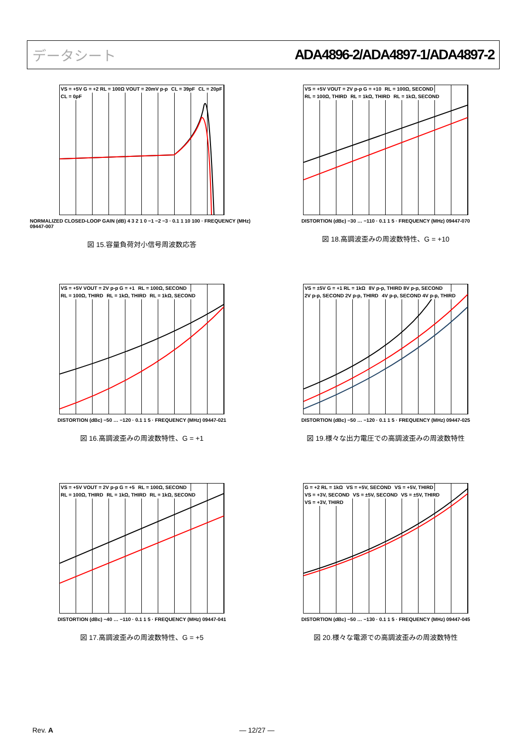データシート ADA4896-2/ADA4897-1/ADA4897-2
VS = +5V G = +2 RL = 100Ω VOUT = 20mV p-p CL = 39pF CL = 20pF CL = 0pF
NORMALIZED CLOSED-LOOP GAIN (dB) 4 3 2 1 0 −1 −2 −3 · 0.1 1 10 100 · FREQUENCY (MHz) 09447-007
図 15.容量負荷対小信号周波数応答
VS = +5V VOUT = 2V p-p G = +10 RL = 100Ω, SECOND RL = 100Ω, THIRD RL = 1kΩ, THIRD RL = 1kΩ, SECOND
DISTORTION (dBc) −30 … −110 · 0.1 1 5 · FREQUENCY (MHz) 09447-070
図 18.高調波歪みの周波数特性、G = +10
VS = +5V VOUT = 2V p-p G = +1 RL = 100Ω, SECOND RL = 100Ω, THIRD RL = 1kΩ, THIRD RL = 1kΩ, SECOND
DISTORTION (dBc) −50 … −120 · 0.1 1 5 · FREQUENCY (MHz) 09447-021
図 16.高調波歪みの周波数特性、G = +1
VS = ±5V G = +1 RL = 1kΩ 8V p-p, THIRD 8V p-p, SECOND 2V p-p, SECOND 2V p-p, THIRD 4V p-p, SECOND 4V p-p, THIRD
DISTORTION (dBc) −50 … −120 · 0.1 1 5 · FREQUENCY (MHz) 09447-025
図 19.様々な出力電圧での高調波歪みの周波数特性
VS = +5V VOUT = 2V p-p G = +5 RL = 100Ω, SECOND RL = 100Ω, THIRD RL = 1kΩ, THIRD RL = 1kΩ, SECOND
DISTORTION (dBc) −40 … −110 · 0.1 1 5 · FREQUENCY (MHz) 09447-041
図 17.高調波歪みの周波数特性、G = +5
G = +2 RL = 1kΩ VS = +5V, SECOND VS = +5V, THIRD VS = +3V, SECOND VS = ±5V, SECOND VS = ±5V, THIRD VS = +3V, THIRD
DISTORTION (dBc) −50 … −130 · 0.1 1 5 · FREQUENCY (MHz) 09447-045
図 20.様々な電源での高調波歪みの周波数特性
Rev. A — 12/27 —